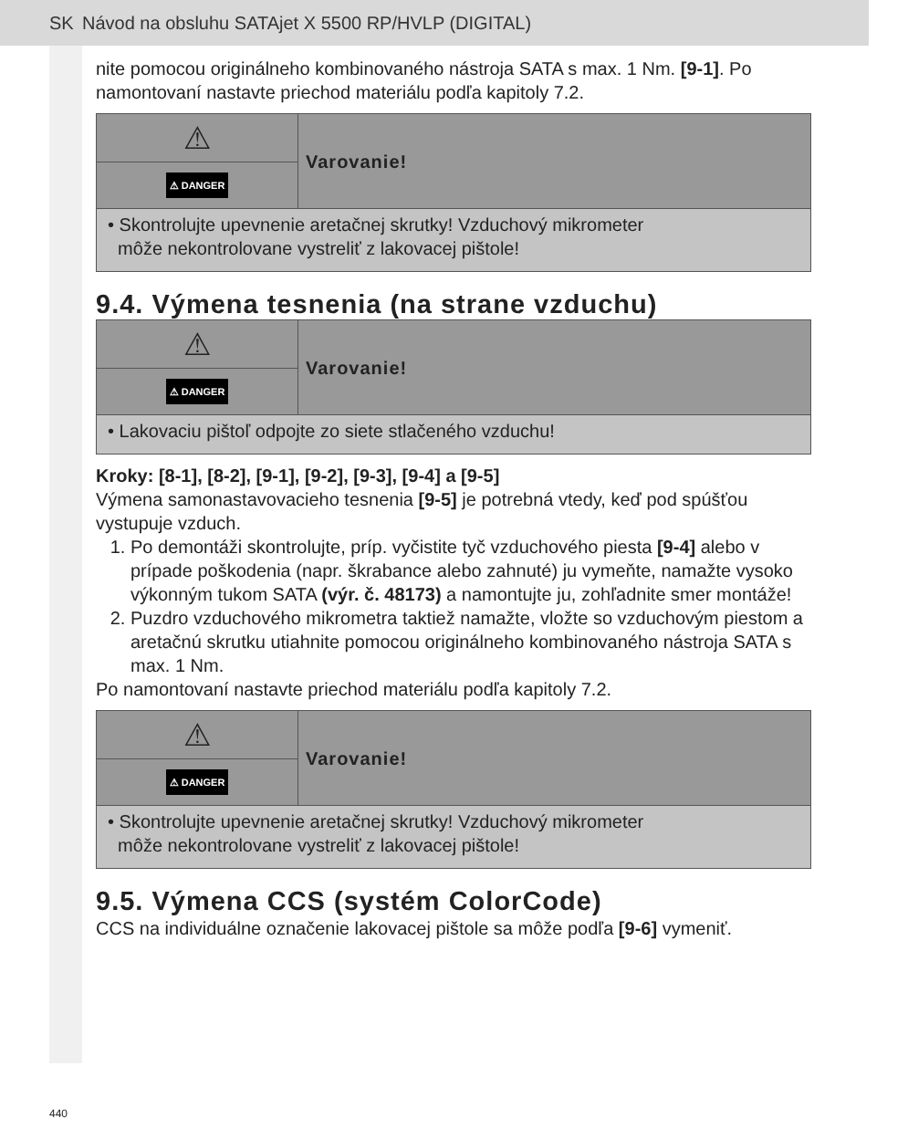SK Návod na obsluhu SATAjet X 5500 RP/HVLP (DIGITAL)
nite pomocou originálneho kombinovaného nástroja SATA s max. 1 Nm. [9-1]. Po namontovaní nastavte priechod materiálu podľa kapitoly 7.2.
⚠
⚠ DANGER
Varovanie!
• Skontrolujte upevnenie aretačnej skrutky! Vzduchový mikrometer
môže nekontrolovane vystreliť z lakovacej pištole!
9.4. Výmena tesnenia (na strane vzduchu)
⚠
⚠ DANGER
Varovanie!
• Lakovaciu pištoľ odpojte zo siete stlačeného vzduchu!
Kroky: [8-1], [8-2], [9-1], [9-2], [9-3], [9-4] a [9-5]
Výmena samonastavovacieho tesnenia [9-5] je potrebná vtedy, keď pod spúšťou vystupuje vzduch.
1. Po demontáži skontrolujte, príp. vyčistite tyč vzduchového piesta [9-4] alebo v prípade poškodenia (napr. škrabance alebo zahnuté) ju vymeňte, namažte vysoko výkonným tukom SATA (výr. č. 48173) a namontujte ju, zohľadnite smer montáže!
2. Puzdro vzduchového mikrometra taktiež namažte, vložte so vzduchovým piestom a aretačnú skrutku utiahnite pomocou originálneho kombinovaného nástroja SATA s max. 1 Nm.
Po namontovaní nastavte priechod materiálu podľa kapitoly 7.2.
⚠
⚠ DANGER
Varovanie!
• Skontrolujte upevnenie aretačnej skrutky! Vzduchový mikrometer
môže nekontrolovane vystreliť z lakovacej pištole!
9.5. Výmena CCS (systém ColorCode)
CCS na individuálne označenie lakovacej pištole sa môže podľa [9-6] vymeniť.
440